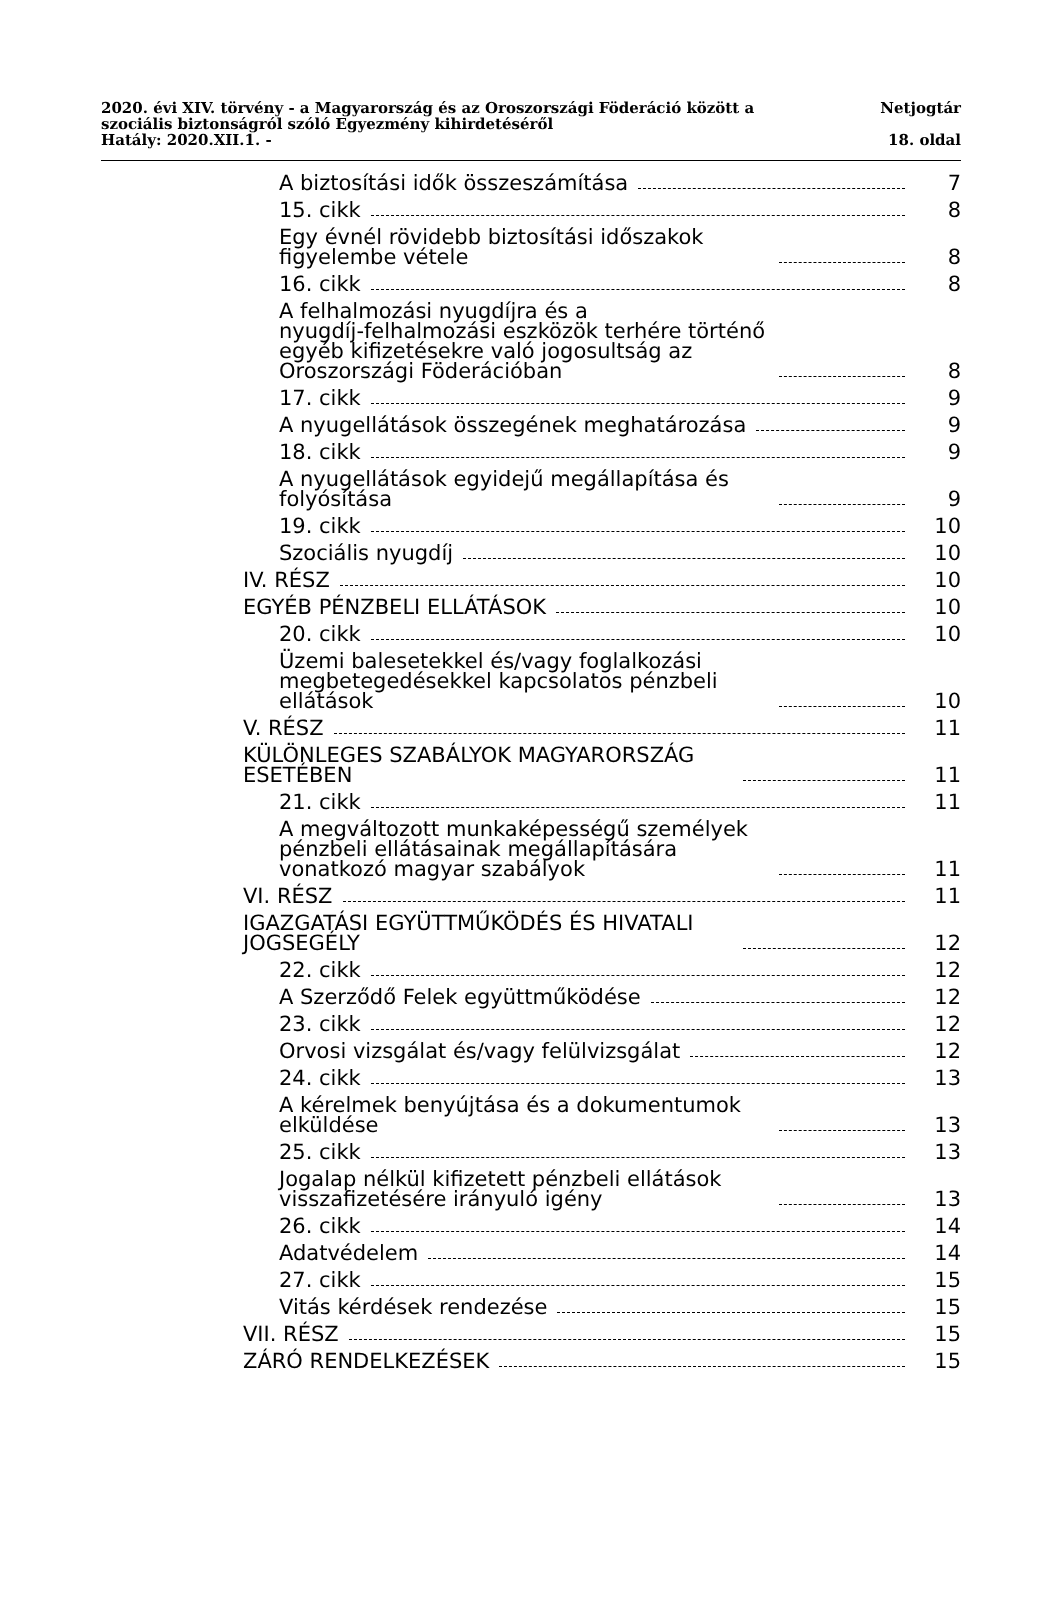2020. évi XIV. törvény - a Magyarország és az Oroszországi Föderáció között a
szociális biztonságról szóló Egyezmény kihirdetéséről Netjogtár
Hatály: 2020.XII.1. - 18. oldal
A biztosítási idők összeszámítása 7
15. cikk 8
Egy évnél rövidebb biztosítási időszakok figyelembe vétele 8
16. cikk 8
A felhalmozási nyugdíjra és a
nyugdíj-felhalmozási eszközök terhére történő egyéb kifizetésekre való jogosultság az Oroszországi Föderációban 8
17. cikk 9
A nyugellátások összegének meghatározása 9
18. cikk 9
A nyugellátások egyidejű megállapítása és folyósítása 9
19. cikk 10
Szociális nyugdíj 10
IV. RÉSZ 10
EGYÉB PÉNZBELI ELLÁTÁSOK 10
20. cikk 10
Üzemi balesetekkel és/vagy foglalkozási megbetegedésekkel kapcsolatos pénzbeli ellátások 10
V. RÉSZ 11
KÜLÖNLEGES SZABÁLYOK MAGYARORSZÁG ESETÉBEN 11
21. cikk 11
A megváltozott munkaképességű személyek pénzbeli ellátásainak megállapítására vonatkozó magyar szabályok 11
VI. RÉSZ 11
IGAZGATÁSI EGYÜTTMŰKÖDÉS ÉS HIVATALI JOGSEGÉLY 12
22. cikk 12
A Szerződő Felek együttműködése 12
23. cikk 12
Orvosi vizsgálat és/vagy felülvizsgálat 12
24. cikk 13
A kérelmek benyújtása és a dokumentumok elküldése 13
25. cikk 13
Jogalap nélkül kifizetett pénzbeli ellátások visszafizetésére irányuló igény 13
26. cikk 14
Adatvédelem 14
27. cikk 15
Vitás kérdések rendezése 15
VII. RÉSZ 15
ZÁRÓ RENDELKEZÉSEK 15